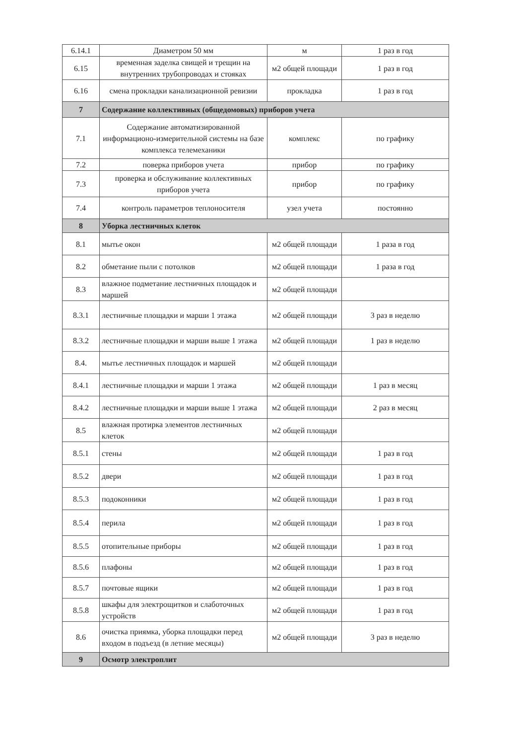| 6.14.1 | Диаметром 50 мм | м | 1 раз в год |
| 6.15 | временная заделка свищей и трещин на внутренних трубопроводах и стояках | м2 общей площади | 1 раз в год |
| 6.16 | смена прокладки канализационной ревизии | прокладка | 1 раз в год |
| 7 | Содержание коллективных (общедомовых) приборов учета | | |
| 7.1 | Содержание автоматизированной информационо-измерительной системы на базе комплекса телемеханики | комплекс | по графику |
| 7.2 | поверка приборов учета | прибор | по графику |
| 7.3 | проверка и обслуживание коллективных приборов учета | прибор | по графику |
| 7.4 | контроль параметров теплоносителя | узел учета | постоянно |
| 8 | Уборка лестничных клеток | | |
| 8.1 | мытье окон | м2 общей площади | 1 раза в год |
| 8.2 | обметание пыли с потолков | м2 общей площади | 1 раза в год |
| 8.3 | влажное подметание лестничных площадок и маршей | м2 общей площади | |
| 8.3.1 | лестничные площадки и марши 1 этажа | м2 общей площади | 3 раз в неделю |
| 8.3.2 | лестничные площадки и марши выше 1 этажа | м2 общей площади | 1 раз в неделю |
| 8.4. | мытье лестничных площадок и маршей | м2 общей площади | |
| 8.4.1 | лестничные площадки и марши 1 этажа | м2 общей площади | 1 раз в месяц |
| 8.4.2 | лестничные площадки и марши выше 1 этажа | м2 общей площади | 2 раз в месяц |
| 8.5 | влажная протирка элементов лестничных клеток | м2 общей площади | |
| 8.5.1 | стены | м2 общей площади | 1 раз в год |
| 8.5.2 | двери | м2 общей площади | 1 раз в год |
| 8.5.3 | подоконники | м2 общей площади | 1 раз в год |
| 8.5.4 | перила | м2 общей площади | 1 раз в год |
| 8.5.5 | отопительные приборы | м2 общей площади | 1 раз в год |
| 8.5.6 | плафоны | м2 общей площади | 1 раз в год |
| 8.5.7 | почтовые ящики | м2 общей площади | 1 раз в год |
| 8.5.8 | шкафы для электрощитков и слаботочных устройств | м2 общей площади | 1 раз в год |
| 8.6 | очистка приямка, уборка площадки перед входом в подъезд (в летние месяцы) | м2 общей площади | 3 раз в неделю |
| 9 | Осмотр электроплит | | |